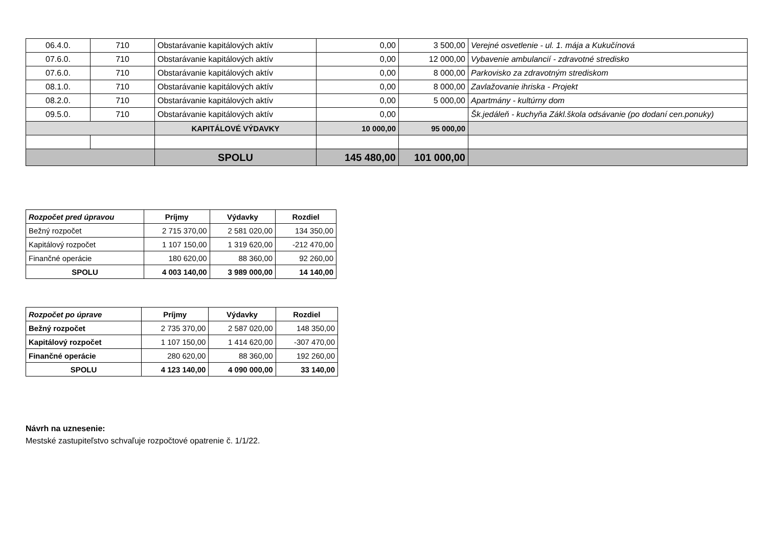| 06.4.0. | 710 | Obstarávanie kapitálových aktív | 0,00 | 3 500,00 | Verejné osvetlenie - ul. 1. mája a Kukučínová |
| 07.6.0. | 710 | Obstarávanie kapitálových aktív | 0,00 | 12 000,00 | Vybavenie ambulancií - zdravotné stredisko |
| 07.6.0. | 710 | Obstarávanie kapitálových aktív | 0,00 | 8 000,00 | Parkovisko za zdravotným strediskom |
| 08.1.0. | 710 | Obstarávanie kapitálových aktív | 0,00 | 8 000,00 | Zavlažovanie ihriska - Projekt |
| 08.2.0. | 710 | Obstarávanie kapitálových aktív | 0,00 | 5 000,00 | Apartmány - kultúrny dom |
| 09.5.0. | 710 | Obstarávanie kapitálových aktív | 0,00 | | Šk.jedáleň - kuchyňa Zákl.škola odsávanie (po dodaní cen.ponuky) |
| | | KAPITÁLOVÉ VÝDAVKY | 10 000,00 | 95 000,00 | |
| | | SPOLU | 145 480,00 | 101 000,00 | |
| Rozpočet pred úpravou | Príjmy | Výdavky | Rozdiel |
| --- | --- | --- | --- |
| Bežný rozpočet | 2 715 370,00 | 2 581 020,00 | 134 350,00 |
| Kapitálový rozpočet | 1 107 150,00 | 1 319 620,00 | -212 470,00 |
| Finančné operácie | 180 620,00 | 88 360,00 | 92 260,00 |
| SPOLU | 4 003 140,00 | 3 989 000,00 | 14 140,00 |
| Rozpočet po úprave | Príjmy | Výdavky | Rozdiel |
| --- | --- | --- | --- |
| Bežný rozpočet | 2 735 370,00 | 2 587 020,00 | 148 350,00 |
| Kapitálový rozpočet | 1 107 150,00 | 1 414 620,00 | -307 470,00 |
| Finančné operácie | 280 620,00 | 88 360,00 | 192 260,00 |
| SPOLU | 4 123 140,00 | 4 090 000,00 | 33 140,00 |
Návrh na uznesenie:
Mestské zastupiteľstvo schvaľuje rozpočtové opatrenie č. 1/1/22.